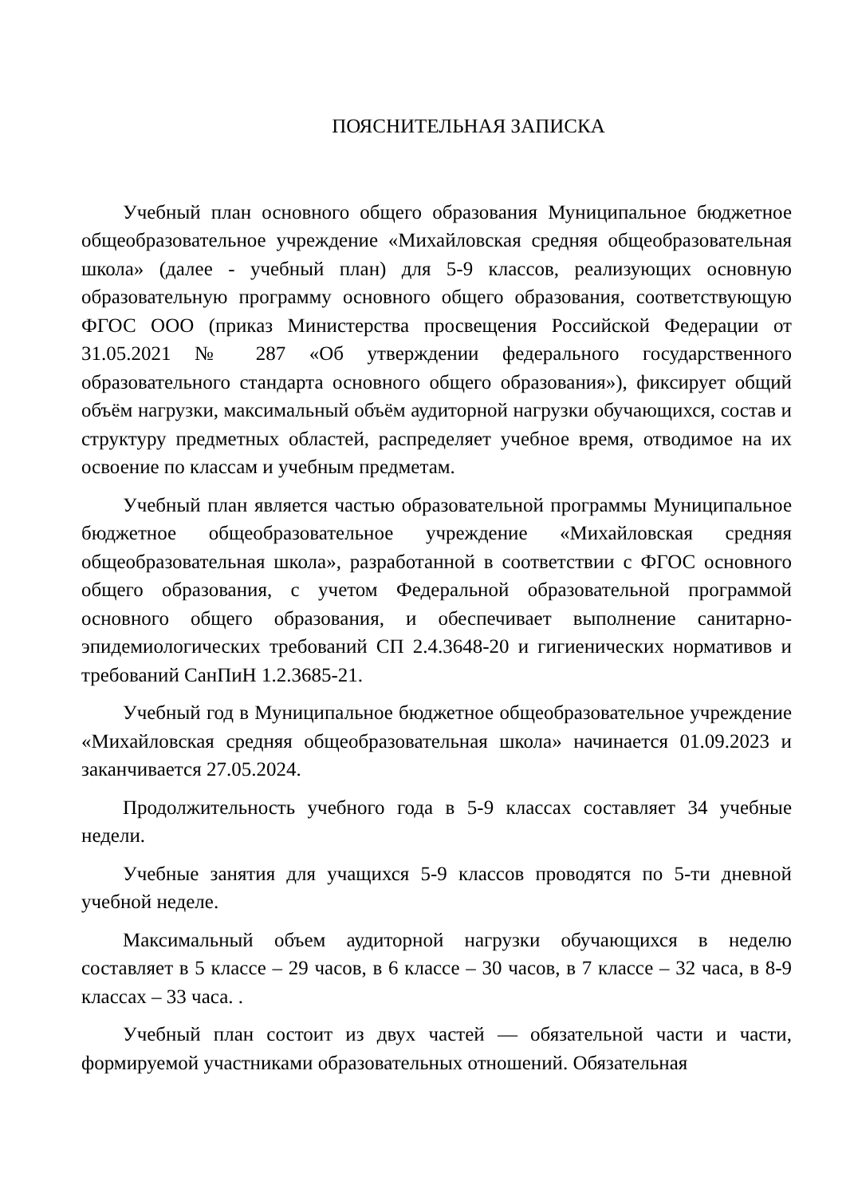ПОЯСНИТЕЛЬНАЯ ЗАПИСКА
Учебный план основного общего образования Муниципальное бюджетное общеобразовательное учреждение «Михайловская средняя общеобразовательная школа» (далее - учебный план) для 5-9 классов, реализующих основную образовательную программу основного общего образования, соответствующую ФГОС ООО (приказ Министерства просвещения Российской Федерации от 31.05.2021 № 287 «Об утверждении федерального государственного образовательного стандарта основного общего образования»), фиксирует общий объём нагрузки, максимальный объём аудиторной нагрузки обучающихся, состав и структуру предметных областей, распределяет учебное время, отводимое на их освоение по классам и учебным предметам.
Учебный план является частью образовательной программы Муниципальное бюджетное общеобразовательное учреждение «Михайловская средняя общеобразовательная школа», разработанной в соответствии с ФГОС основного общего образования, с учетом Федеральной образовательной программой основного общего образования, и обеспечивает выполнение санитарно-эпидемиологических требований СП 2.4.3648-20 и гигиенических нормативов и требований СанПиН 1.2.3685-21.
Учебный год в Муниципальное бюджетное общеобразовательное учреждение «Михайловская средняя общеобразовательная школа» начинается 01.09.2023 и заканчивается 27.05.2024.
Продолжительность учебного года в 5-9 классах составляет 34 учебные недели.
Учебные занятия для учащихся 5-9 классов проводятся по 5-ти дневной учебной неделе.
Максимальный объем аудиторной нагрузки обучающихся в неделю составляет в 5 классе – 29 часов, в 6 классе – 30 часов, в 7 классе – 32 часа, в 8-9 классах – 33 часа. .
Учебный план состоит из двух частей — обязательной части и части, формируемой участниками образовательных отношений. Обязательная